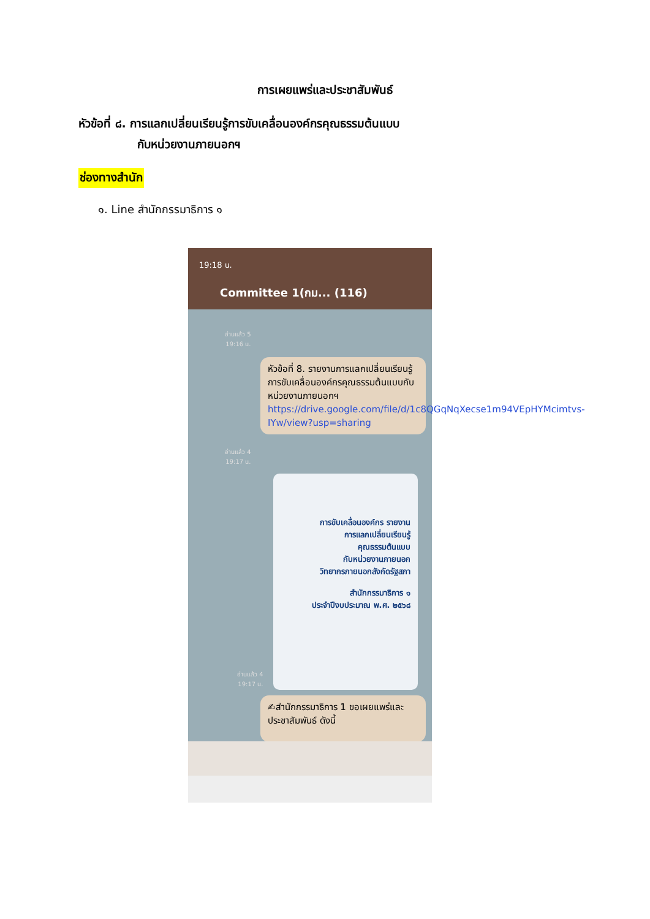การเผยแพร่และประชาสัมพันธ์
หัวข้อที่ ๘. การแลกเปลี่ยนเรียนรู้การขับเคลื่อนองค์กรคุณธรรมต้นแบบ
กับหน่วยงานภายนอกฯ
ช่องทางสำนัก
๑. Line สำนักกรรมาธิการ ๑
19:18 น.
Committee 1(กม... (116)
อ่านแล้ว 5
19:16 น.
หัวข้อที่ 8. รายงานการแลกเปลี่ยนเรียนรู้การขับเคลื่อนองค์กรคุณธรรมต้นแบบกับหน่วยงานภายนอกฯ
https://drive.google.com/file/d/1c8QGqNqXecse1m94VEpHYMcimtvs-IYw/view?usp=sharing
อ่านแล้ว 4
19:17 น.
การขับเคลื่อนองค์กร รายงาน
การแลกเปลี่ยนเรียนรู้
คุณธรรมต้นแบบ
กับหน่วยงานภายนอก
วิทยากรภายนอกสังกัดรัฐสภา
สำนักกรรมาธิการ ๑
ประจำปีงบประมาณ พ.ศ. ๒๕๖๘
อ่านแล้ว 4
19:17 น.
✍สำนักกรรมาธิการ 1 ขอเผยแพร่และประชาสัมพันธ์ ดังนี้